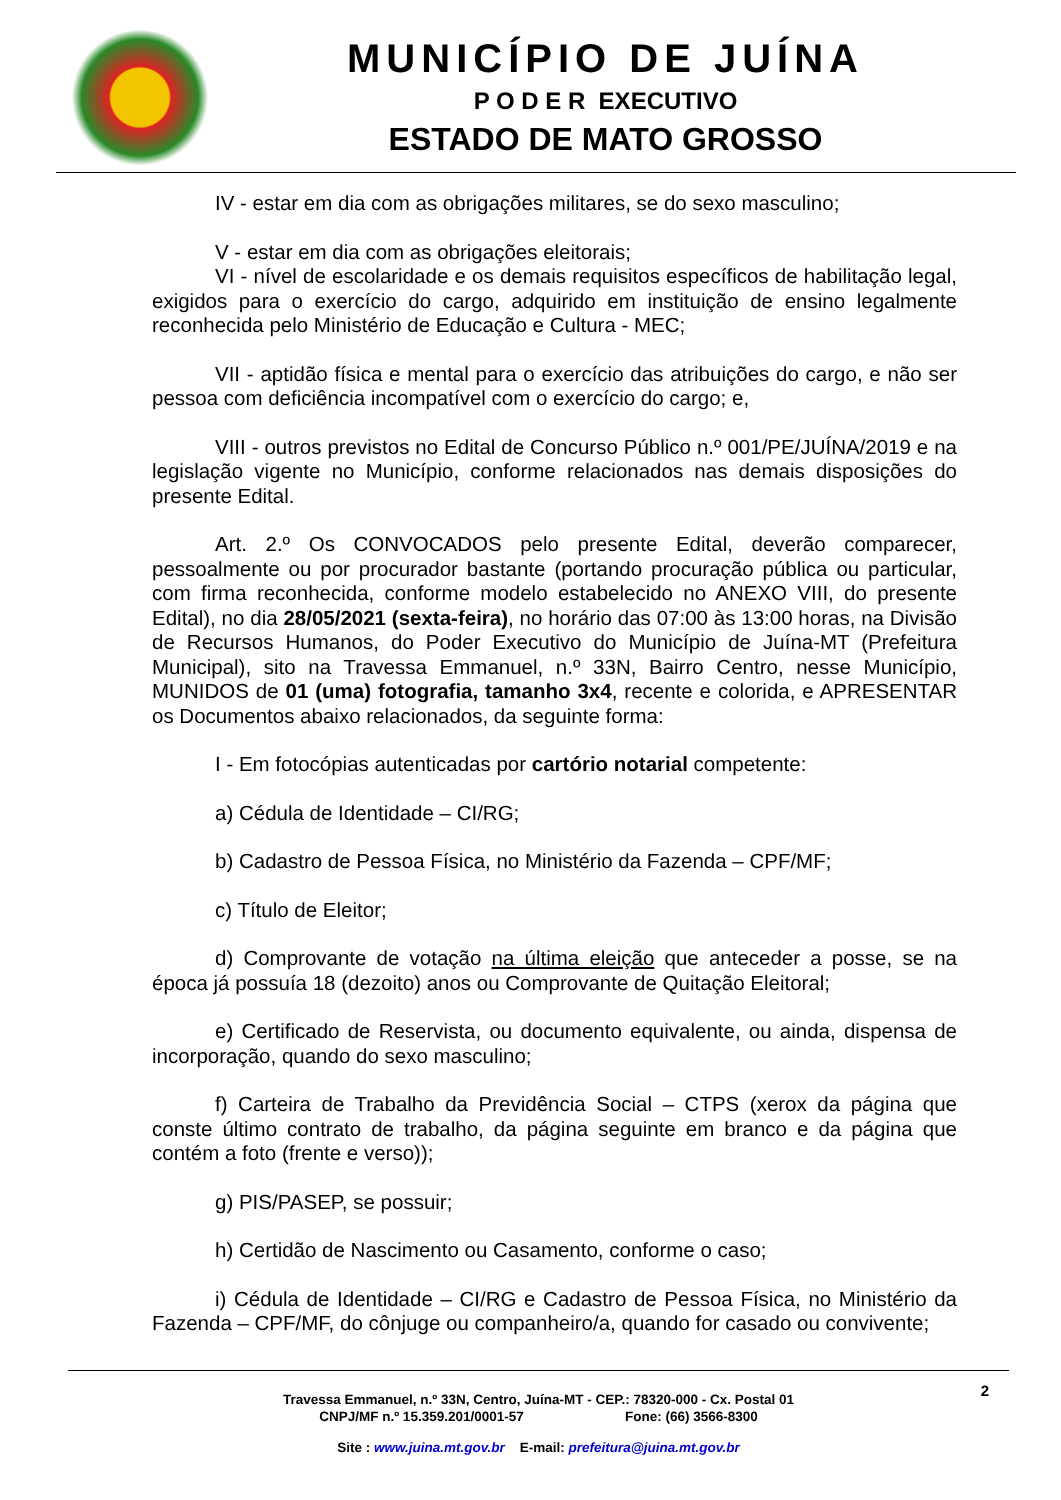MUNICÍPIO DE JUÍNA
P O D E R EXECUTIVO
ESTADO DE MATO GROSSO
IV - estar em dia com as obrigações militares, se do sexo masculino;
V - estar em dia com as obrigações eleitorais;
VI - nível de escolaridade e os demais requisitos específicos de habilitação legal, exigidos para o exercício do cargo, adquirido em instituição de ensino legalmente reconhecida pelo Ministério de Educação e Cultura - MEC;
VII - aptidão física e mental para o exercício das atribuições do cargo, e não ser pessoa com deficiência incompatível com o exercício do cargo; e,
VIII - outros previstos no Edital de Concurso Público n.º 001/PE/JUÍNA/2019 e na legislação vigente no Município, conforme relacionados nas demais disposições do presente Edital.
Art. 2.º Os CONVOCADOS pelo presente Edital, deverão comparecer, pessoalmente ou por procurador bastante (portando procuração pública ou particular, com firma reconhecida, conforme modelo estabelecido no ANEXO VIII, do presente Edital), no dia 28/05/2021 (sexta-feira), no horário das 07:00 às 13:00 horas, na Divisão de Recursos Humanos, do Poder Executivo do Município de Juína-MT (Prefeitura Municipal), sito na Travessa Emmanuel, n.º 33N, Bairro Centro, nesse Município, MUNIDOS de 01 (uma) fotografia, tamanho 3x4, recente e colorida, e APRESENTAR os Documentos abaixo relacionados, da seguinte forma:
I - Em fotocópias autenticadas por cartório notarial competente:
a) Cédula de Identidade – CI/RG;
b) Cadastro de Pessoa Física, no Ministério da Fazenda – CPF/MF;
c) Título de Eleitor;
d) Comprovante de votação na última eleição que anteceder a posse, se na época já possuía 18 (dezoito) anos ou Comprovante de Quitação Eleitoral;
e) Certificado de Reservista, ou documento equivalente, ou ainda, dispensa de incorporação, quando do sexo masculino;
f) Carteira de Trabalho da Previdência Social – CTPS (xerox da página que conste último contrato de trabalho, da página seguinte em branco e da página que contém a foto (frente e verso));
g) PIS/PASEP, se possuir;
h) Certidão de Nascimento ou Casamento, conforme o caso;
i) Cédula de Identidade – CI/RG e Cadastro de Pessoa Física, no Ministério da Fazenda – CPF/MF, do cônjuge ou companheiro/a, quando for casado ou convivente;
2
Travessa Emmanuel, n.º 33N, Centro, Juína-MT - CEP.: 78320-000 - Cx. Postal 01
CNPJ/MF n.º 15.359.201/0001-57 Fone: (66) 3566-8300
Site : www.juina.mt.gov.br E-mail: prefeitura@juina.mt.gov.br